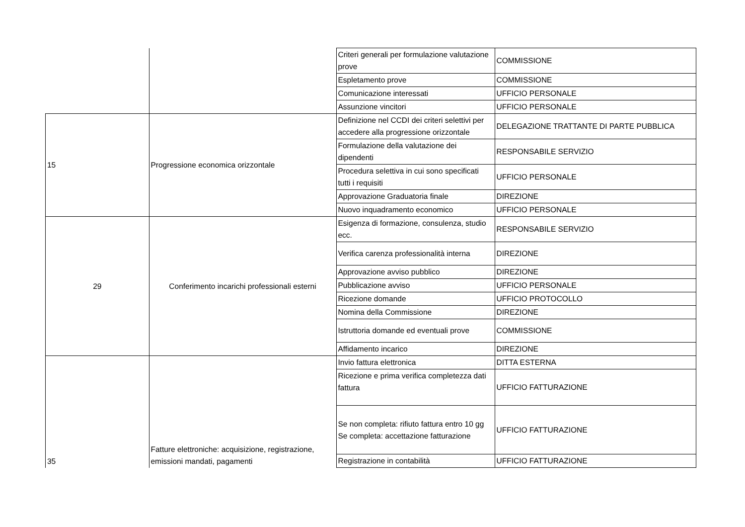| | | Criteri generali per formulazione valutazione prove | COMMISSIONE |
| | | Espletamento prove | COMMISSIONE |
| | | Comunicazione interessati | UFFICIO PERSONALE |
| | | Assunzione vincitori | UFFICIO PERSONALE |
| 15 | Progressione economica orizzontale | Definizione nel CCDI dei criteri selettivi per accedere alla progressione orizzontale | DELEGAZIONE TRATTANTE DI PARTE PUBBLICA |
| | | Formulazione della valutazione dei dipendenti | RESPONSABILE SERVIZIO |
| | | Procedura selettiva in cui sono specificati tutti i requisiti | UFFICIO PERSONALE |
| | | Approvazione Graduatoria finale | DIREZIONE |
| | | Nuovo inquadramento economico | UFFICIO PERSONALE |
| 29 | Conferimento incarichi professionali esterni | Esigenza di formazione, consulenza, studio ecc. | RESPONSABILE SERVIZIO |
| | | Verifica carenza professionalità interna | DIREZIONE |
| | | Approvazione avviso pubblico | DIREZIONE |
| | | Pubblicazione avviso | UFFICIO PERSONALE |
| | | Ricezione domande | UFFICIO PROTOCOLLO |
| | | Nomina della Commissione | DIREZIONE |
| | | Istruttoria domande ed eventuali prove | COMMISSIONE |
| | | Affidamento incarico | DIREZIONE |
| 35 | Fatture elettroniche: acquisizione, registrazione, emissioni mandati, pagamenti | Invio fattura elettronica | DITTA ESTERNA |
| | | Ricezione e prima verifica completezza dati fattura | UFFICIO FATTURAZIONE |
| | | Se non completa: rifiuto fattura entro 10 gg Se completa: accettazione fatturazione | UFFICIO FATTURAZIONE |
| | | Registrazione in contabilità | UFFICIO FATTURAZIONE |